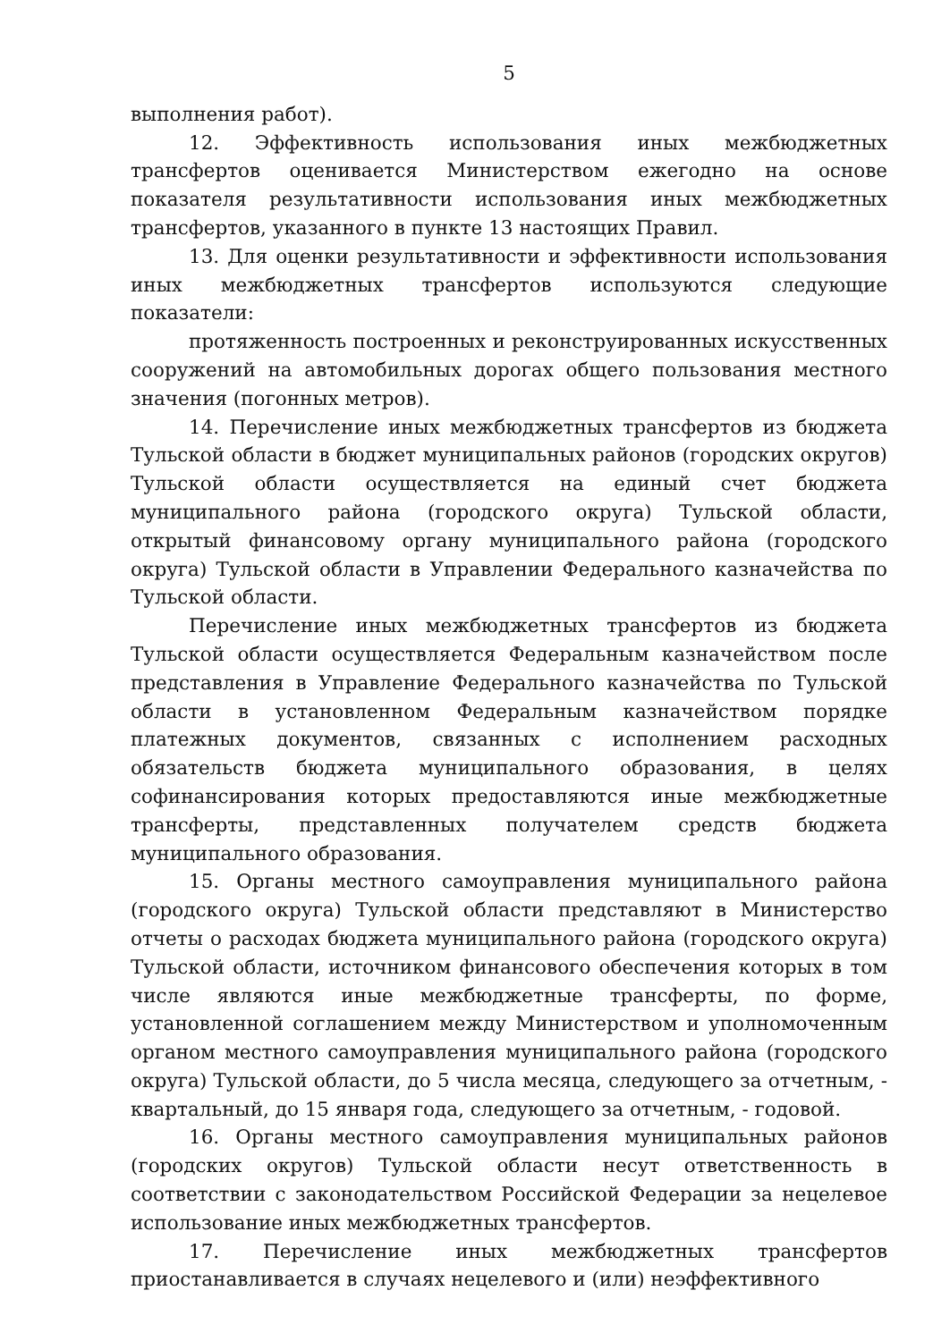5
выполнения работ).
12. Эффективность использования иных межбюджетных трансфертов оценивается Министерством ежегодно на основе показателя результативности использования иных межбюджетных трансфертов, указанного в пункте 13 настоящих Правил.
13. Для оценки результативности и эффективности использования иных межбюджетных трансфертов используются следующие показатели:
протяженность построенных и реконструированных искусственных сооружений на автомобильных дорогах общего пользования местного значения (погонных метров).
14. Перечисление иных межбюджетных трансфертов из бюджета Тульской области в бюджет муниципальных районов (городских округов) Тульской области осуществляется на единый счет бюджета муниципального района (городского округа) Тульской области, открытый финансовому органу муниципального района (городского округа) Тульской области в Управлении Федерального казначейства по Тульской области.
Перечисление иных межбюджетных трансфертов из бюджета Тульской области осуществляется Федеральным казначейством после представления в Управление Федерального казначейства по Тульской области в установленном Федеральным казначейством порядке платежных документов, связанных с исполнением расходных обязательств бюджета муниципального образования, в целях софинансирования которых предоставляются иные межбюджетные трансферты, представленных получателем средств бюджета муниципального образования.
15. Органы местного самоуправления муниципального района (городского округа) Тульской области представляют в Министерство отчеты о расходах бюджета муниципального района (городского округа) Тульской области, источником финансового обеспечения которых в том числе являются иные межбюджетные трансферты, по форме, установленной соглашением между Министерством и уполномоченным органом местного самоуправления муниципального района (городского округа) Тульской области, до 5 числа месяца, следующего за отчетным, - квартальный, до 15 января года, следующего за отчетным, - годовой.
16. Органы местного самоуправления муниципальных районов (городских округов) Тульской области несут ответственность в соответствии с законодательством Российской Федерации за нецелевое использование иных межбюджетных трансфертов.
17. Перечисление иных межбюджетных трансфертов приостанавливается в случаях нецелевого и (или) неэффективного